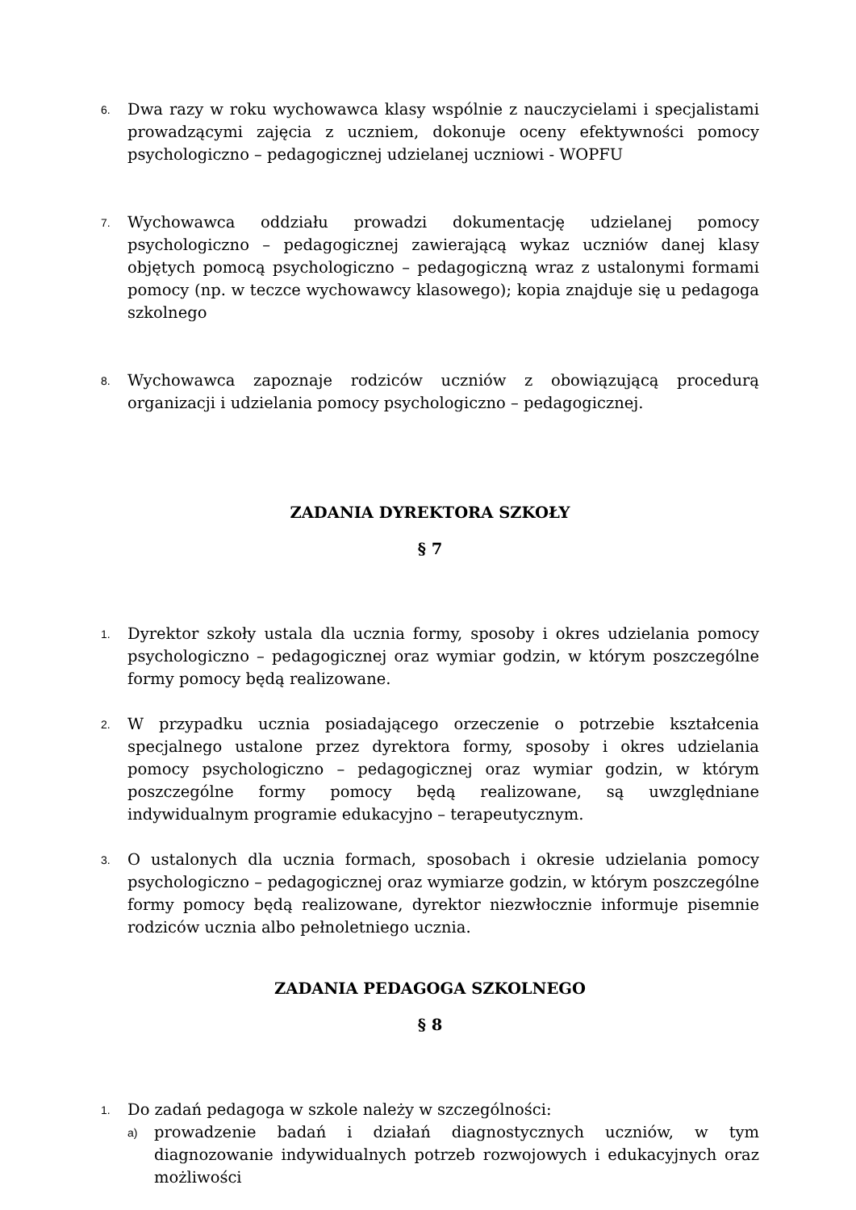6. Dwa razy w roku wychowawca klasy wspólnie z nauczycielami i specjalistami prowadzącymi zajęcia z uczniem, dokonuje oceny efektywności pomocy psychologiczno – pedagogicznej udzielanej uczniowi - WOPFU
7. Wychowawca oddziału prowadzi dokumentację udzielanej pomocy psychologiczno – pedagogicznej zawierającą wykaz uczniów danej klasy objętych pomocą psychologiczno – pedagogiczną wraz z ustalonymi formami pomocy (np. w teczce wychowawcy klasowego); kopia znajduje się u pedagoga szkolnego
8. Wychowawca zapoznaje rodziców uczniów z obowiązującą procedurą organizacji i udzielania pomocy psychologiczno – pedagogicznej.
ZADANIA DYREKTORA SZKOŁY
§ 7
1. Dyrektor szkoły ustala dla ucznia formy, sposoby i okres udzielania pomocy psychologiczno – pedagogicznej oraz wymiar godzin, w którym poszczególne formy pomocy będą realizowane.
2. W przypadku ucznia posiadającego orzeczenie o potrzebie kształcenia specjalnego ustalone przez dyrektora formy, sposoby i okres udzielania pomocy psychologiczno – pedagogicznej oraz wymiar godzin, w którym poszczególne formy pomocy będą realizowane, są uwzględniane indywidualnym programie edukacyjno – terapeutycznym.
3. O ustalonych dla ucznia formach, sposobach i okresie udzielania pomocy psychologiczno – pedagogicznej oraz wymiarze godzin, w którym poszczególne formy pomocy będą realizowane, dyrektor niezwłocznie informuje pisemnie rodziców ucznia albo pełnoletniego ucznia.
ZADANIA PEDAGOGA SZKOLNEGO
§ 8
1. Do zadań pedagoga w szkole należy w szczególności:
a) prowadzenie badań i działań diagnostycznych uczniów, w tym diagnozowanie indywidualnych potrzeb rozwojowych i edukacyjnych oraz możliwości